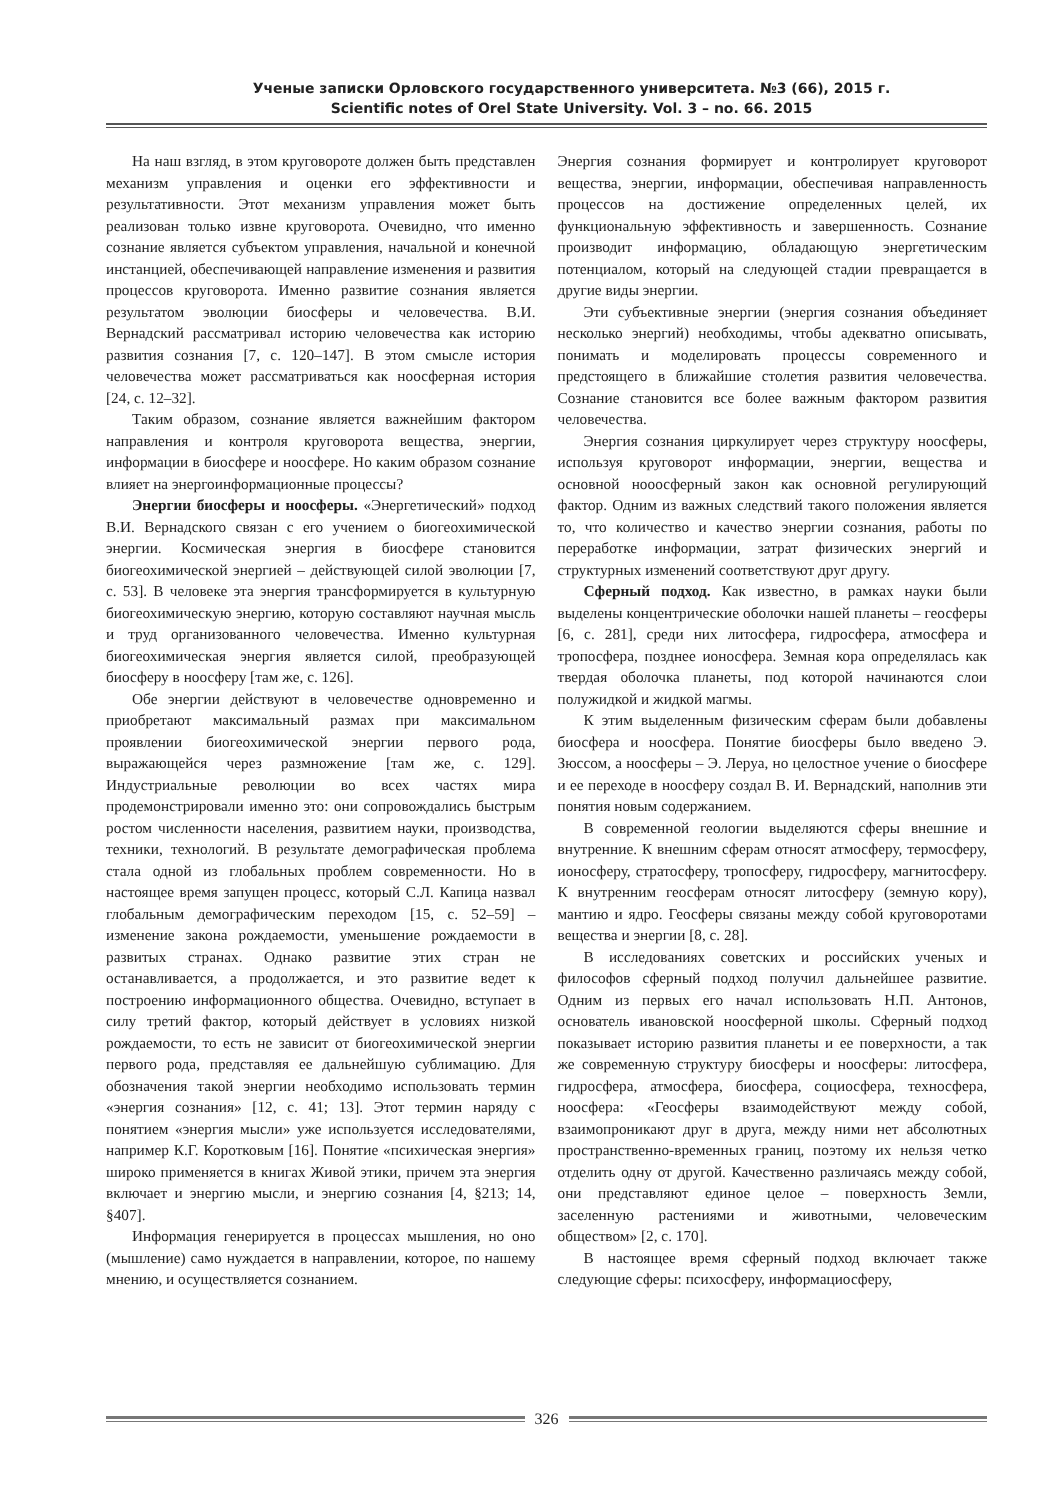Ученые записки Орловского государственного университета. №3 (66), 2015 г.
Scientific notes of Orel State University. Vol. 3 – no. 66. 2015
На наш взгляд, в этом круговороте должен быть представлен механизм управления и оценки его эффективности и результативности. Этот механизм управления может быть реализован только извне круговорота. Очевидно, что именно сознание является субъектом управления, начальной и конечной инстанцией, обеспечивающей направление изменения и развития процессов круговорота. Именно развитие сознания является результатом эволюции биосферы и человечества. В.И. Вернадский рассматривал историю человечества как историю развития сознания [7, с. 120–147]. В этом смысле история человечества может рассматриваться как ноосферная история [24, с. 12–32].
Таким образом, сознание является важнейшим фактором направления и контроля круговорота вещества, энергии, информации в биосфере и ноосфере. Но каким образом сознание влияет на энергоинформационные процессы?
Энергии биосферы и ноосферы. «Энергетический» подход В.И. Вернадского связан с его учением о биогеохимической энергии. Космическая энергия в биосфере становится биогеохимической энергией – действующей силой эволюции [7, с. 53]. В человеке эта энергия трансформируется в культурную биогеохимическую энергию, которую составляют научная мысль и труд организованного человечества. Именно культурная биогеохимическая энергия является силой, преобразующей биосферу в ноосферу [там же, с. 126].
Обе энергии действуют в человечестве одновременно и приобретают максимальный размах при максимальном проявлении биогеохимической энергии первого рода, выражающейся через размножение [там же, с. 129]. Индустриальные революции во всех частях мира продемонстрировали именно это: они сопровождались быстрым ростом численности населения, развитием науки, производства, техники, технологий. В результате демографическая проблема стала одной из глобальных проблем современности. Но в настоящее время запущен процесс, который С.Л. Капица назвал глобальным демографическим переходом [15, с. 52–59] – изменение закона рождаемости, уменьшение рождаемости в развитых странах. Однако развитие этих стран не останавливается, а продолжается, и это развитие ведет к построению информационного общества. Очевидно, вступает в силу третий фактор, который действует в условиях низкой рождаемости, то есть не зависит от биогеохимической энергии первого рода, представляя ее дальнейшую сублимацию. Для обозначения такой энергии необходимо использовать термин «энергия сознания» [12, с. 41; 13]. Этот термин наряду с понятием «энергия мысли» уже используется исследователями, например К.Г. Коротковым [16]. Понятие «психическая энергия» широко применяется в книгах Живой этики, причем эта энергия включает и энергию мысли, и энергию сознания [4, §213; 14, §407].
Информация генерируется в процессах мышления, но оно (мышление) само нуждается в направлении, которое, по нашему мнению, и осуществляется сознанием.
Энергия сознания формирует и контролирует круговорот вещества, энергии, информации, обеспечивая направленность процессов на достижение определенных целей, их функциональную эффективность и завершенность. Сознание производит информацию, обладающую энергетическим потенциалом, который на следующей стадии превращается в другие виды энергии.
Эти субъективные энергии (энергия сознания объединяет несколько энергий) необходимы, чтобы адекватно описывать, понимать и моделировать процессы современного и предстоящего в ближайшие столетия развития человечества. Сознание становится все более важным фактором развития человечества.
Энергия сознания циркулирует через структуру ноосферы, используя круговорот информации, энергии, вещества и основной нооосферный закон как основной регулирующий фактор. Одним из важных следствий такого положения является то, что количество и качество энергии сознания, работы по переработке информации, затрат физических энергий и структурных изменений соответствуют друг другу.
Сферный подход. Как известно, в рамках науки были выделены концентрические оболочки нашей планеты – геосферы [6, с. 281], среди них литосфера, гидросфера, атмосфера и тропосфера, позднее ионосфера. Земная кора определялась как твердая оболочка планеты, под которой начинаются слои полужидкой и жидкой магмы.
К этим выделенным физическим сферам были добавлены биосфера и ноосфера. Понятие биосферы было введено Э. Зюссом, а ноосферы – Э. Леруа, но целостное учение о биосфере и ее переходе в ноосферу создал В. И. Вернадский, наполнив эти понятия новым содержанием.
В современной геологии выделяются сферы внешние и внутренние. К внешним сферам относят атмосферу, термосферу, ионосферу, стратосферу, тропосферу, гидросферу, магнитосферу. К внутренним геосферам относят литосферу (земную кору), мантию и ядро. Геосферы связаны между собой круговоротами вещества и энергии [8, с. 28].
В исследованиях советских и российских ученых и философов сферный подход получил дальнейшее развитие. Одним из первых его начал использовать Н.П. Антонов, основатель ивановской ноосферной школы. Сферный подход показывает историю развития планеты и ее поверхности, а так же современную структуру биосферы и ноосферы: литосфера, гидросфера, атмосфера, биосфера, социосфера, техносфера, ноосфера: «Геосферы взаимодействуют между собой, взаимопроникают друг в друга, между ними нет абсолютных пространственно-временных границ, поэтому их нельзя четко отделить одну от другой. Качественно различаясь между собой, они представляют единое целое – поверхность Земли, заселенную растениями и животными, человеческим обществом» [2, с. 170].
В настоящее время сферный подход включает также следующие сферы: психосферу, информациосферу,
326